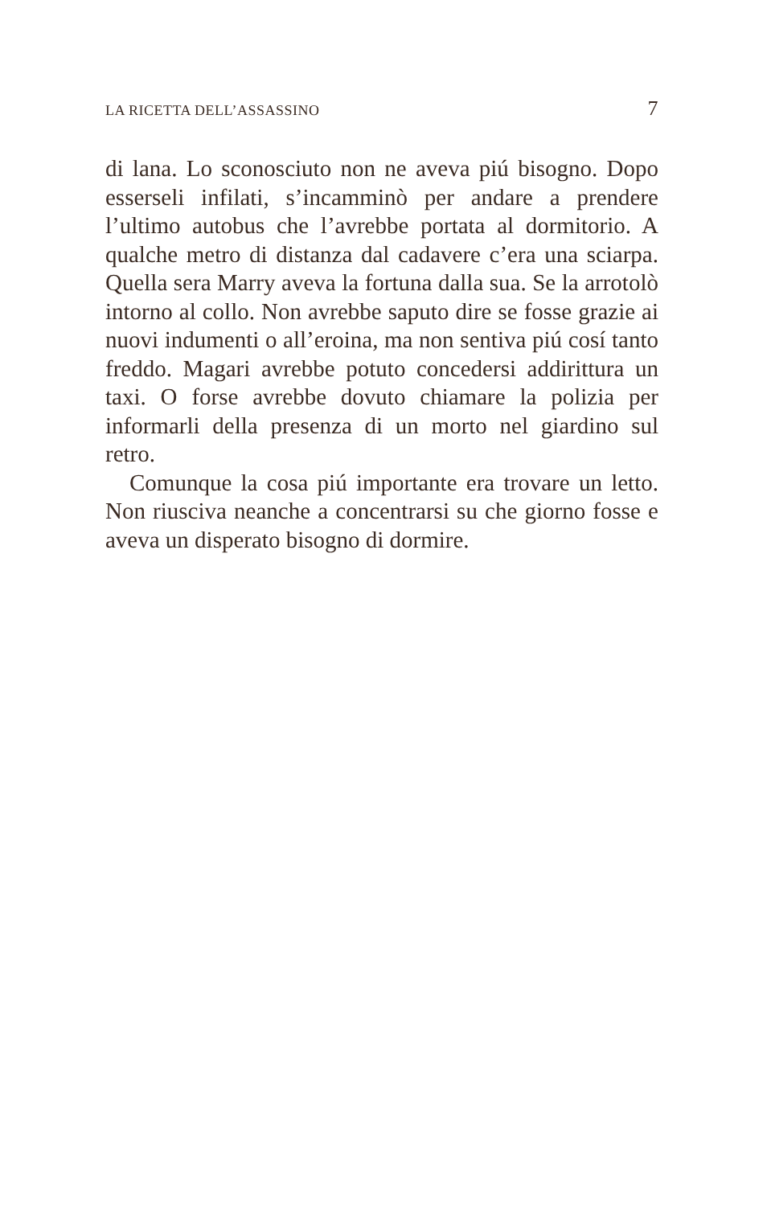LA RICETTA DELL’ASSASSINO 7
di lana. Lo sconosciuto non ne aveva piú bisogno. Dopo esserseli infilati, s’incamminò per andare a prendere l’ultimo autobus che l’avrebbe portata al dormitorio. A qualche metro di distanza dal cadavere c’era una sciarpa. Quella sera Marry aveva la fortuna dalla sua. Se la arrotolò intorno al collo. Non avrebbe saputo dire se fosse grazie ai nuovi indumenti o all’eroina, ma non sentiva piú cosí tanto freddo. Magari avrebbe potuto concedersi addirittura un taxi. O forse avrebbe dovuto chiamare la polizia per informarli della presenza di un morto nel giardino sul retro.
Comunque la cosa piú importante era trovare un letto. Non riusciva neanche a concentrarsi su che giorno fosse e aveva un disperato bisogno di dormire.